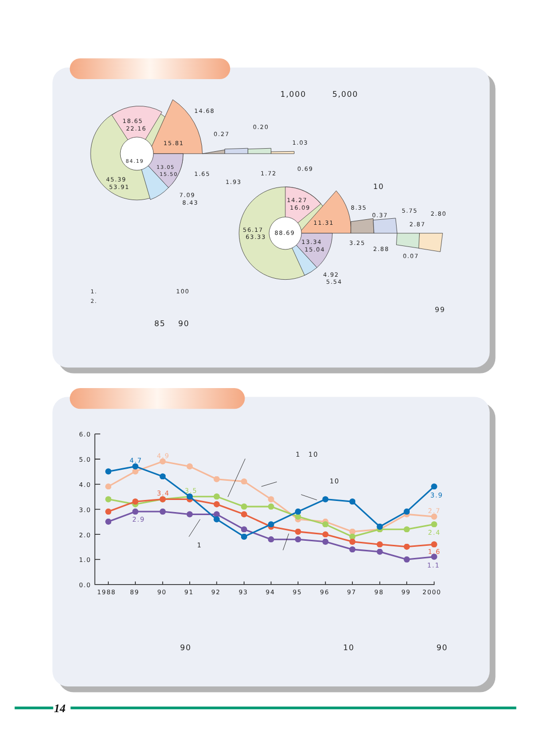1,000
5,000
18.65
22.16
15.81
14.68
84.19
13.05
15.50
45.39
53.91
7.09
8.43
0.27
0.20
1.03
1.65
1.93
1.72
0.69
10
14.27
16.09
11.31
8.35
56.17
63.33
88.69
13.34
15.04
4.92
5.54
0.37
5.75
2.80
2.87
3.25
2.88
0.07
1.
100
2.
99
85
90
6.0
5.0
4.0
3.0
2.0
1.0
0.0
1988
89
90
91
92
93
94
95
96
97
98
99
2000
4.7
4.9
3.5
3.4
2.9
3.9
2.7
2.4
1.6
1.1
1
10
10
1
90
10
90
14